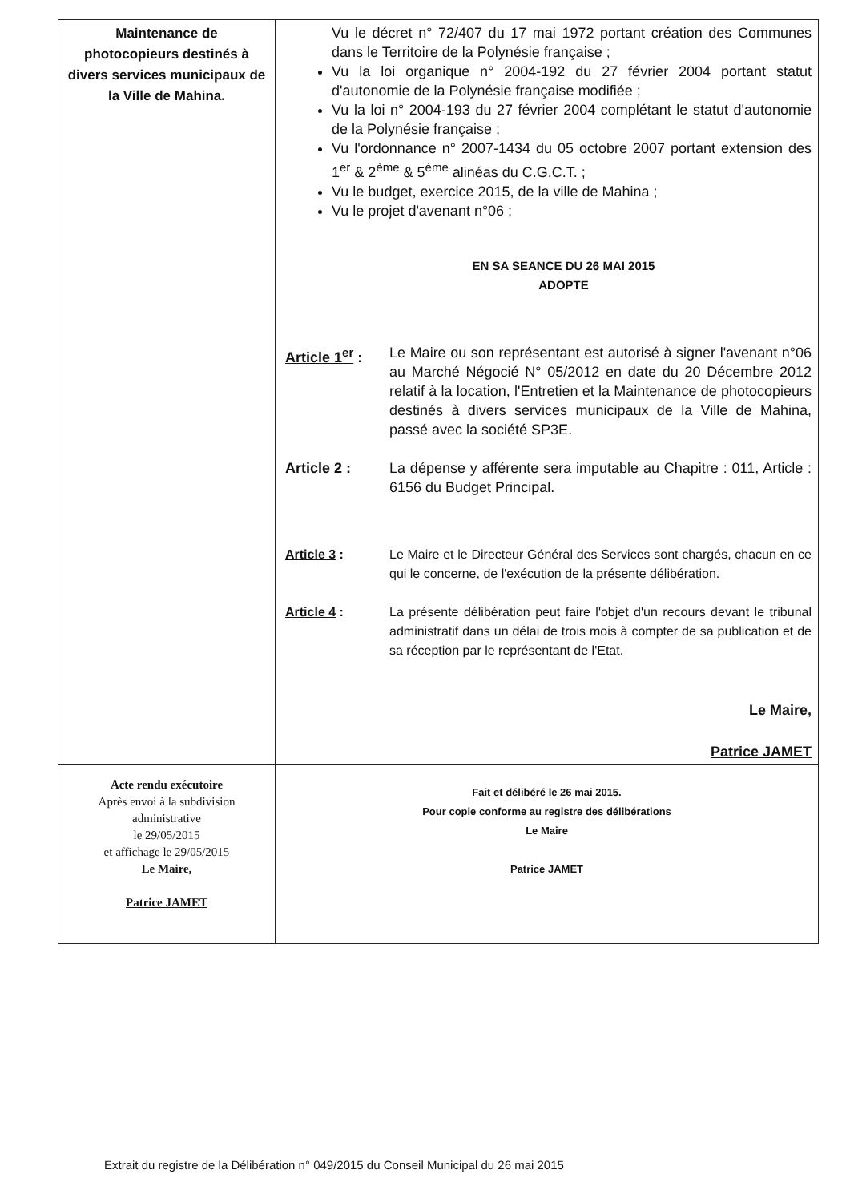| Maintenance de photocopieurs destinés à divers services municipaux de la Ville de Mahina. | Vu le décret n° 72/407 du 17 mai 1972 portant création des Communes dans le Territoire de la Polynésie française ; Vu la loi organique n° 2004-192 du 27 février 2004 portant statut d'autonomie de la Polynésie française modifiée ; Vu la loi n° 2004-193 du 27 février 2004 complétant le statut d'autonomie de la Polynésie française ; Vu l'ordonnance n° 2007-1434 du 05 octobre 2007 portant extension des 1<sup>er</sup> & 2<sup>ème</sup> & 5<sup>ème</sup> alinéas du C.G.C.T. ; Vu le budget, exercice 2015, de la ville de Mahina ; Vu le projet d'avenant n°06 ; EN SA SEANCE DU 26 MAI 2015 ADOPTE Article 1<sup>er</sup> : Le Maire ou son représentant est autorisé à signer l'avenant n°06 au Marché Négocié N° 05/2012 en date du 20 Décembre 2012 relatif à la location, l'Entretien et la Maintenance de photocopieurs destinés à divers services municipaux de la Ville de Mahina, passé avec la société SP3E. Article 2 : La dépense y afférente sera imputable au Chapitre : 011, Article : 6156 du Budget Principal. Article 3 : Le Maire et le Directeur Général des Services sont chargés, chacun en ce qui le concerne, de l'exécution de la présente délibération. Article 4 : La présente délibération peut faire l'objet d'un recours devant le tribunal administratif dans un délai de trois mois à compter de sa publication et de sa réception par le représentant de l'Etat. Le Maire, Patrice JAMET |
| Acte rendu exécutoire Après envoi à la subdivision administrative le 29/05/2015 et affichage le 29/05/2015 Le Maire, Patrice JAMET | Fait et délibéré le 26 mai 2015. Pour copie conforme au registre des délibérations Le Maire Patrice JAMET |
Extrait du registre de la Délibération n° 049/2015 du Conseil Municipal du 26 mai 2015